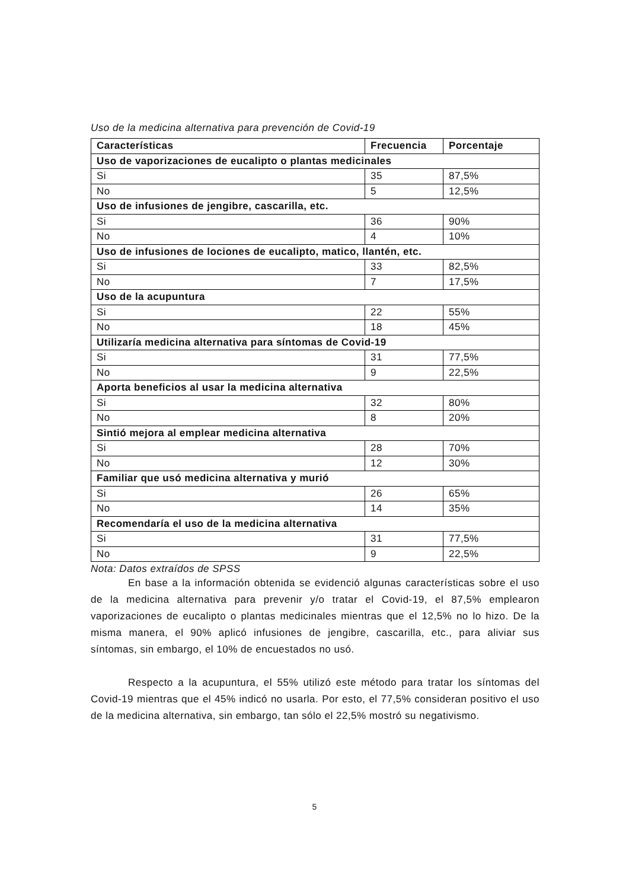Uso de la medicina alternativa para prevención de Covid-19
| Características | Frecuencia | Porcentaje |
| --- | --- | --- |
| Uso de vaporizaciones de eucalipto o plantas medicinales | | |
| Si | 35 | 87,5% |
| No | 5 | 12,5% |
| Uso de infusiones de jengibre, cascarilla, etc. | | |
| Si | 36 | 90% |
| No | 4 | 10% |
| Uso de infusiones de lociones de eucalipto, matico, llantén, etc. | | |
| Si | 33 | 82,5% |
| No | 7 | 17,5% |
| Uso de la acupuntura | | |
| Si | 22 | 55% |
| No | 18 | 45% |
| Utilizaría medicina alternativa para síntomas de Covid-19 | | |
| Si | 31 | 77,5% |
| No | 9 | 22,5% |
| Aporta beneficios al usar la medicina alternativa | | |
| Si | 32 | 80% |
| No | 8 | 20% |
| Sintió mejora al emplear medicina alternativa | | |
| Si | 28 | 70% |
| No | 12 | 30% |
| Familiar que usó medicina alternativa y murió | | |
| Si | 26 | 65% |
| No | 14 | 35% |
| Recomendaría el uso de la medicina alternativa | | |
| Si | 31 | 77,5% |
| No | 9 | 22,5% |
Nota: Datos extraídos de SPSS
En base a la información obtenida se evidenció algunas características sobre el uso de la medicina alternativa para prevenir y/o tratar el Covid-19, el 87,5% emplearon vaporizaciones de eucalipto o plantas medicinales mientras que el 12,5% no lo hizo. De la misma manera, el 90% aplicó infusiones de jengibre, cascarilla, etc., para aliviar sus síntomas, sin embargo, el 10% de encuestados no usó.
Respecto a la acupuntura, el 55% utilizó este método para tratar los síntomas del Covid-19 mientras que el 45% indicó no usarla. Por esto, el 77,5% consideran positivo el uso de la medicina alternativa, sin embargo, tan sólo el 22,5% mostró su negativismo.
5